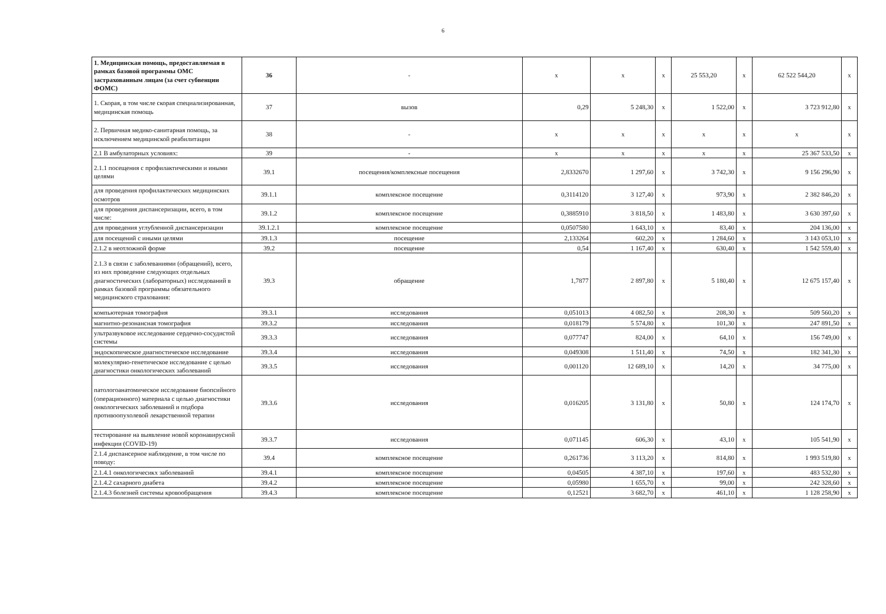6
| 1. Медицинская помощь, предоставляемая в рамках базовой программы ОМС застрахованным лицам (за счет субвенции ФОМС) | 36 | - | х | х | х | 25 553,20 | х | 62 522 544,20 | х |
| 1. Скорая, в том числе скорая специализированная, медицинская помощь | 37 | вызов | 0,29 | 5 248,30 | х | 1 522,00 | х | 3 723 912,80 | х |
| 2. Первичная медико-санитарная помощь, за исключением медицинской реабилитации | 38 | - | х | х | х | х | х | х | х |
| 2.1 В амбулаторных условиях: | 39 | - | х | х | х | х | х | 25 367 533,50 | х |
| 2.1.1 посещения с профилактическими и иными целями | 39.1 | посещения/комплексные посещения | 2,8332670 | 1 297,60 | х | 3 742,30 | х | 9 156 296,90 | х |
| для проведения профилактических медицинских осмотров | 39.1.1 | комплексное посещение | 0,3114120 | 3 127,40 | х | 973,90 | х | 2 382 846,20 | х |
| для проведения диспансеризации, всего, в том числе: | 39.1.2 | комплексное посещение | 0,3885910 | 3 818,50 | х | 1 483,80 | х | 3 630 397,60 | х |
| для проведения углубленной диспансеризации | 39.1.2.1 | комплексное посещение | 0,0507580 | 1 643,10 | х | 83,40 | х | 204 136,00 | х |
| для посещений с иными целями | 39.1.3 | посещение | 2,133264 | 602,20 | х | 1 284,60 | х | 3 143 053,10 | х |
| 2.1.2 в неотложной форме | 39.2 | посещение | 0,54 | 1 167,40 | х | 630,40 | х | 1 542 559,40 | х |
| 2.1.3 в связи с заболеваниями (обращений), всего, из них проведение следующих отдельных диагностических (лабораторных) исследований в рамках базовой программы обязательного медицинского страхования: | 39.3 | обращение | 1,7877 | 2 897,80 | х | 5 180,40 | х | 12 675 157,40 | х |
| компьютерная томография | 39.3.1 | исследования | 0,051013 | 4 082,50 | х | 208,30 | х | 509 560,20 | х |
| магнитно-резонансная томография | 39.3.2 | исследования | 0,018179 | 5 574,80 | х | 101,30 | х | 247 891,50 | х |
| ультразвуковое исследование сердечно-сосудистой системы | 39.3.3 | исследования | 0,077747 | 824,00 | х | 64,10 | х | 156 749,00 | х |
| эндоскопическое диагностическое исследование | 39.3.4 | исследования | 0,049308 | 1 511,40 | х | 74,50 | х | 182 341,30 | х |
| молекулярно-генетическое исследование с целью диагностики онкологических заболеваний | 39.3.5 | исследования | 0,001120 | 12 689,10 | х | 14,20 | х | 34 775,00 | х |
| патологоанатомическое исследование биопсийного (операционного) материала с целью диагностики онкологических заболеваний и подбора противоопухолевой лекарственной терапии | 39.3.6 | исследования | 0,016205 | 3 131,80 | х | 50,80 | х | 124 174,70 | х |
| тестирование на выявление новой коронавирусной инфекции (COVID-19) | 39.3.7 | исследования | 0,071145 | 606,30 | х | 43,10 | х | 105 541,90 | х |
| 2.1.4 диспансерное наблюдение, в том числе по поводу: | 39.4 | комплексное посещение | 0,261736 | 3 113,20 | х | 814,80 | х | 1 993 519,80 | х |
| 2.1.4.1 онкологичесикх заболеваний | 39.4.1 | комплексное посещение | 0,04505 | 4 387,10 | х | 197,60 | х | 483 532,80 | х |
| 2.1.4.2 сахарного диабета | 39.4.2 | комплексное посещение | 0,05980 | 1 655,70 | х | 99,00 | х | 242 328,60 | х |
| 2.1.4.3 болезней системы кровообращения | 39.4.3 | комплексное посещение | 0,12521 | 3 682,70 | х | 461,10 | х | 1 128 258,90 | х |